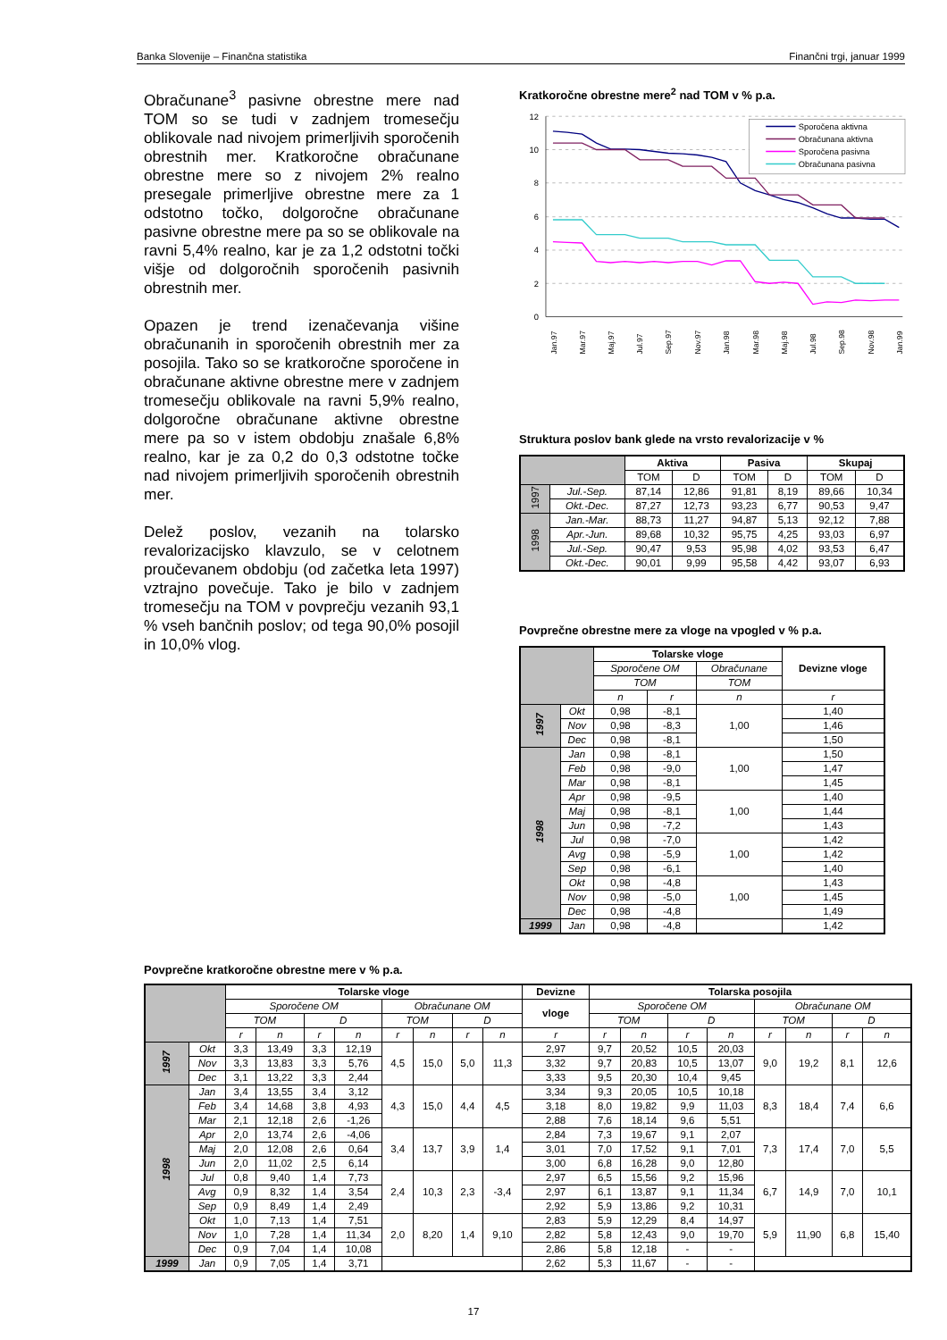Banka Slovenije – Finančna statistika Finančni trgi, januar 1999
Obračunane<sup>3</sup> pasivne obrestne mere nad TOM so se tudi v zadnjem tromesečju oblikovale nad nivojem primerljivih sporočenih obrestnih mer. Kratkoročne obračunane obrestne mere so z nivojem 2% realno presegale primerljive obrestne mere za 1 odstotno točko, dolgoročne obračunane pasivne obrestne mere pa so se oblikovale na ravni 5,4% realno, kar je za 1,2 odstotni točki višje od dolgoročnih sporočenih pasivnih obrestnih mer.
Opazen je trend izenačevanja višine obračunanih in sporočenih obrestnih mer za posojila. Tako so se kratkoročne sporočene in obračunane aktivne obrestne mere v zadnjem tromesečju oblikovale na ravni 5,9% realno, dolgoročne obračunane aktivne obrestne mere pa so v istem obdobju znašale 6,8% realno, kar je za 0,2 do 0,3 odstotne točke nad nivojem primerljivih sporočenih obrestnih mer.
Delež poslov, vezanih na tolarsko revalorizacijsko klavzulo, se v celotnem proučevanem obdobju (od začetka leta 1997) vztrajno povečuje. Tako je bilo v zadnjem tromesečju na TOM v povprečju vezanih 93,1 % vseh bančnih poslov; od tega 90,0% posojil in 10,0% vlog.
Kratkoročne obrestne mere<sup>2</sup> nad TOM v % p.a.
12
10
8
6
4
2
0
Sporočena aktivna
Obračunana aktivna
Sporočena pasivna
Obračunana pasivna
Jan.97
Mar.97
Maj.97
Jul.97
Sep.97
Nov.97
Jan.98
Mar.98
Maj.98
Jul.98
Sep.98
Nov.98
Jan.99
Struktura poslov bank glede na vrsto revalorizacije v %
| | | Aktiva | | Pasiva | | Skupaj | |
| --- | --- | --- | --- | --- | --- | --- | --- |
| | | TOM | D | TOM | D | TOM | D |
| 1997 | Jul.-Sep. | 87,14 | 12,86 | 91,81 | 8,19 | 89,66 | 10,34 |
| | Okt.-Dec. | 87,27 | 12,73 | 93,23 | 6,77 | 90,53 | 9,47 |
| 1998 | Jan.-Mar. | 88,73 | 11,27 | 94,87 | 5,13 | 92,12 | 7,88 |
| | Apr.-Jun. | 89,68 | 10,32 | 95,75 | 4,25 | 93,03 | 6,97 |
| | Jul.-Sep. | 90,47 | 9,53 | 95,98 | 4,02 | 93,53 | 6,47 |
| | Okt.-Dec. | 90,01 | 9,99 | 95,58 | 4,42 | 93,07 | 6,93 |
Povprečne obrestne mere za vloge na vpogled v % p.a.
| | | Tolarske vloge | | | Devizne vloge |
| --- | --- | --- | --- | --- | --- |
| | | Sporočene OM | | Obračunane | |
| | | TOM | | TOM | |
| | | n | r | n | r |
| 1997 | Okt | 0,98 | -8,1 | 1,00 | 1,40 |
| | Nov | 0,98 | -8,3 | | 1,46 |
| | Dec | 0,98 | -8,1 | | 1,50 |
| 1998 | Jan | 0,98 | -8,1 | 1,00 | 1,50 |
| | Feb | 0,98 | -9,0 | | 1,47 |
| | Mar | 0,98 | -8,1 | | 1,45 |
| | Apr | 0,98 | -9,5 | 1,00 | 1,40 |
| | Maj | 0,98 | -8,1 | | 1,44 |
| | Jun | 0,98 | -7,2 | | 1,43 |
| | Jul | 0,98 | -7,0 | 1,00 | 1,42 |
| | Avg | 0,98 | -5,9 | | 1,42 |
| | Sep | 0,98 | -6,1 | | 1,40 |
| | Okt | 0,98 | -4,8 | 1,00 | 1,43 |
| | Nov | 0,98 | -5,0 | | 1,45 |
| | Dec | 0,98 | -4,8 | | 1,49 |
| 1999 | Jan | 0,98 | -4,8 | | 1,42 |
Povprečne kratkoročne obrestne mere v % p.a.
| | | Tolarske vloge | | | | | | | | Devizne | Tolarska posojila | | | | | | | |
| --- | --- | --- | --- | --- | --- | --- | --- | --- | --- | --- | --- | --- | --- | --- | --- | --- | --- | --- |
| | | Sporočene OM | | | | Obračunane OM | | | | vloge | Sporočene OM | | | | Obračunane OM | | | |
| | | TOM | | D | | TOM | | D | | | TOM | | D | | TOM | | D | |
| | | r | n | r | n | r | n | r | n | r | r | n | r | n | r | n | r | n |
| 1997 | Okt | 3,3 | 13,49 | 3,3 | 12,19 | 4,5 | 15,0 | 5,0 | 11,3 | 2,97 | 9,7 | 20,52 | 10,5 | 20,03 | 9,0 | 19,2 | 8,1 | 12,6 |
| | Nov | 3,3 | 13,83 | 3,3 | 5,76 | | | | | 3,32 | 9,7 | 20,83 | 10,5 | 13,07 | | | | |
| | Dec | 3,1 | 13,22 | 3,3 | 2,44 | | | | | 3,33 | 9,5 | 20,30 | 10,4 | 9,45 | | | | |
| 1998 | Jan | 3,4 | 13,55 | 3,4 | 3,12 | 4,3 | 15,0 | 4,4 | 4,5 | 3,34 | 9,3 | 20,05 | 10,5 | 10,18 | 8,3 | 18,4 | 7,4 | 6,6 |
| | Feb | 3,4 | 14,68 | 3,8 | 4,93 | | | | | 3,18 | 8,0 | 19,82 | 9,9 | 11,03 | | | | |
| | Mar | 2,1 | 12,18 | 2,6 | -1,26 | | | | | 2,88 | 7,6 | 18,14 | 9,6 | 5,51 | | | | |
| | Apr | 2,0 | 13,74 | 2,6 | -4,06 | 3,4 | 13,7 | 3,9 | 1,4 | 2,84 | 7,3 | 19,67 | 9,1 | 2,07 | 7,3 | 17,4 | 7,0 | 5,5 |
| | Maj | 2,0 | 12,08 | 2,6 | 0,64 | | | | | 3,01 | 7,0 | 17,52 | 9,1 | 7,01 | | | | |
| | Jun | 2,0 | 11,02 | 2,5 | 6,14 | | | | | 3,00 | 6,8 | 16,28 | 9,0 | 12,80 | | | | |
| | Jul | 0,8 | 9,40 | 1,4 | 7,73 | 2,4 | 10,3 | 2,3 | -3,4 | 2,97 | 6,5 | 15,56 | 9,2 | 15,96 | 6,7 | 14,9 | 7,0 | 10,1 |
| | Avg | 0,9 | 8,32 | 1,4 | 3,54 | | | | | 2,97 | 6,1 | 13,87 | 9,1 | 11,34 | | | | |
| | Sep | 0,9 | 8,49 | 1,4 | 2,49 | | | | | 2,92 | 5,9 | 13,86 | 9,2 | 10,31 | | | | |
| | Okt | 1,0 | 7,13 | 1,4 | 7,51 | 2,0 | 8,20 | 1,4 | 9,10 | 2,83 | 5,9 | 12,29 | 8,4 | 14,97 | 5,9 | 11,90 | 6,8 | 15,40 |
| | Nov | 1,0 | 7,28 | 1,4 | 11,34 | | | | | 2,82 | 5,8 | 12,43 | 9,0 | 19,70 | | | | |
| | Dec | 0,9 | 7,04 | 1,4 | 10,08 | | | | | 2,86 | 5,8 | 12,18 | - | - | | | | |
| 1999 | Jan | 0,9 | 7,05 | 1,4 | 3,71 | | | | | 2,62 | 5,3 | 11,67 | - | - | | | | |
17